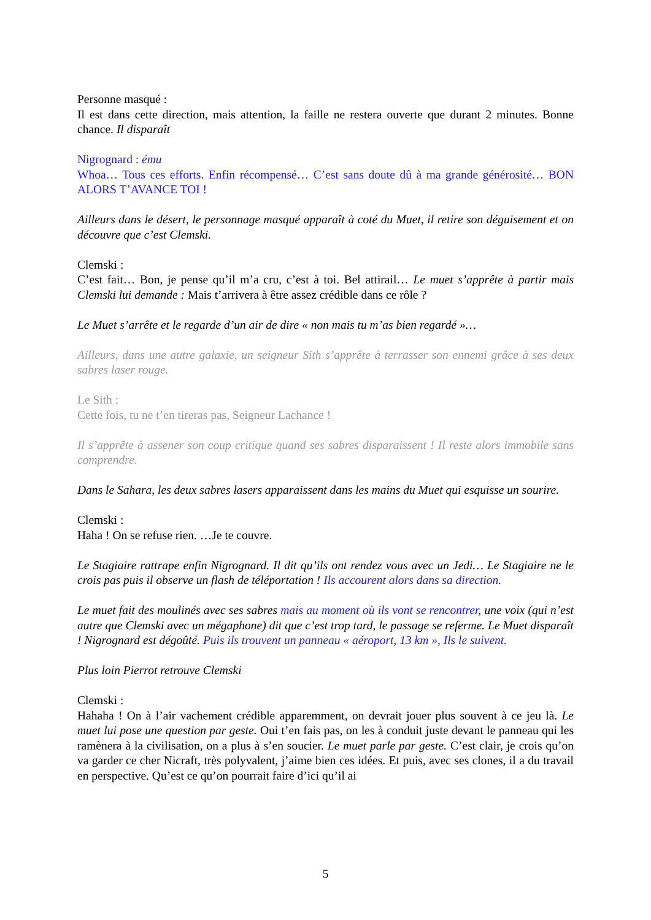Personne masqué :
Il est dans cette direction, mais attention, la faille ne restera ouverte que durant 2 minutes. Bonne chance. Il disparaît
Nigrognard : ému
Whoa… Tous ces efforts. Enfin récompensé… C’est sans doute dû à ma grande générosité… BON ALORS T’AVANCE TOI !
Ailleurs dans le désert, le personnage masqué apparaît à coté du Muet, il retire son déguisement et on découvre que c’est Clemski.
Clemski :
C’est fait… Bon, je pense qu’il m’a cru, c’est à toi. Bel attirail… Le muet s’apprête à partir mais Clemski lui demande : Mais t’arrivera à être assez crédible dans ce rôle ?
Le Muet s’arrête et le regarde d’un air de dire « non mais tu m’as bien regardé »…
Ailleurs, dans une autre galaxie, un seigneur Sith s’apprête à terrasser son ennemi grâce à ses deux sabres laser rouge.
Le Sith :
Cette fois, tu ne t’en tireras pas, Seigneur Lachance !
Il s’apprête à assener son coup critique quand ses sabres disparaissent ! Il reste alors immobile sans comprendre.
Dans le Sahara, les deux sabres lasers apparaissent dans les mains du Muet qui esquisse un sourire.
Clemski :
Haha ! On se refuse rien. …Je te couvre.
Le Stagiaire rattrape enfin Nigrognard. Il dit qu’ils ont rendez vous avec un Jedi… Le Stagiaire ne le crois pas puis il observe un flash de téléportation ! Ils accourent alors dans sa direction.
Le muet fait des moulinés avec ses sabres mais au moment où ils vont se rencontrer, une voix (qui n’est autre que Clemski avec un mégaphone) dit que c’est trop tard, le passage se referme. Le Muet disparaît ! Nigrognard est dégoûté. Puis ils trouvent un panneau « aéroport, 13 km », Ils le suivent.
Plus loin Pierrot retrouve Clemski
Clemski :
Hahaha ! On à l’air vachement crédible apparemment, on devrait jouer plus souvent à ce jeu là. Le muet lui pose une question par geste. Oui t’en fais pas, on les à conduit juste devant le panneau qui les ramènera à la civilisation, on a plus à s’en soucier. Le muet parle par geste. C’est clair, je crois qu’on va garder ce cher Nicraft, très polyvalent, j’aime bien ces idées. Et puis, avec ses clones, il a du travail en perspective. Qu’est ce qu’on pourrait faire d’ici qu’il ai
5